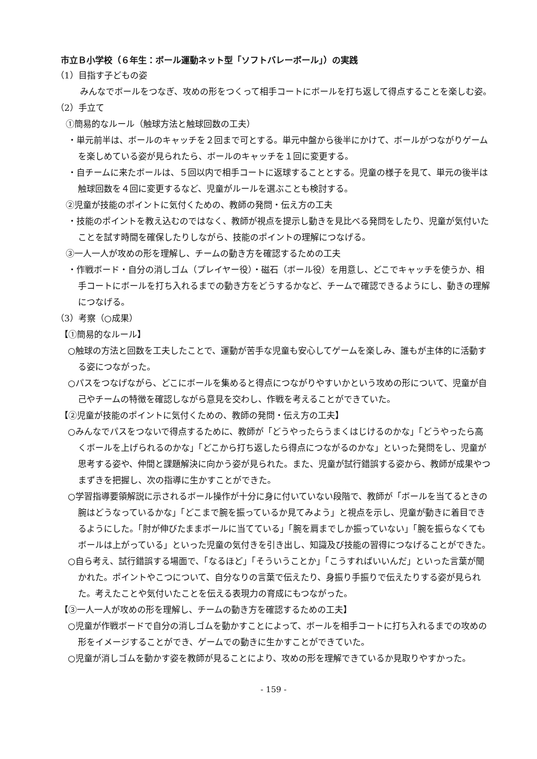市立Ｂ小学校（６年生：ボール運動ネット型「ソフトバレーボール」）の実践
（1）目指す子どもの姿
みんなでボールをつなぎ、攻めの形をつくって相手コートにボールを打ち返して得点することを楽しむ姿。
（2）手立て
①簡易的なルール（触球方法と触球回数の工夫）
・単元前半は、ボールのキャッチを２回まで可とする。単元中盤から後半にかけて、ボールがつながりゲームを楽しめている姿が見られたら、ボールのキャッチを１回に変更する。
・自チームに来たボールは、５回以内で相手コートに返球することとする。児童の様子を見て、単元の後半は触球回数を４回に変更するなど、児童がルールを選ぶことも検討する。
②児童が技能のポイントに気付くための、教師の発問・伝え方の工夫
・技能のポイントを教え込むのではなく、教師が視点を提示し動きを見比べる発問をしたり、児童が気付いたことを試す時間を確保したりしながら、技能のポイントの理解につなげる。
③一人一人が攻めの形を理解し、チームの動き方を確認するための工夫
・作戦ボード・自分の消しゴム（プレイヤー役）・磁石（ボール役）を用意し、どこでキャッチを使うか、相手コートにボールを打ち入れるまでの動き方をどうするかなど、チームで確認できるようにし、動きの理解につなげる。
（3）考察（○成果）
【①簡易的なルール】
○触球の方法と回数を工夫したことで、運動が苦手な児童も安心してゲームを楽しみ、誰もが主体的に活動する姿につながった。
○パスをつなげながら、どこにボールを集めると得点につながりやすいかという攻めの形について、児童が自己やチームの特徴を確認しながら意見を交わし、作戦を考えることができていた。
【②児童が技能のポイントに気付くための、教師の発問・伝え方の工夫】
○みんなでパスをつないで得点するために、教師が「どうやったらうまくはじけるのかな」「どうやったら高くボールを上げられるのかな」「どこから打ち返したら得点につながるのかな」といった発問をし、児童が思考する姿や、仲間と課題解決に向かう姿が見られた。また、児童が試行錯誤する姿から、教師が成果やつまずきを把握し、次の指導に生かすことができた。
○学習指導要領解説に示されるボール操作が十分に身に付いていない段階で、教師が「ボールを当てるときの腕はどうなっているかな」「どこまで腕を振っているか見てみよう」と視点を示し、児童が動きに着目できるようにした。「肘が伸びたままボールに当てている」「腕を肩までしか振っていない」「腕を振らなくてもボールは上がっている」といった児童の気付きを引き出し、知識及び技能の習得につなげることができた。
○自ら考え、試行錯誤する場面で、「なるほど」「そういうことか」「こうすればいいんだ」といった言葉が聞かれた。ポイントやこつについて、自分なりの言葉で伝えたり、身振り手振りで伝えたりする姿が見られた。考えたことや気付いたことを伝える表現力の育成にもつながった。
【③一人一人が攻めの形を理解し、チームの動き方を確認するための工夫】
○児童が作戦ボードで自分の消しゴムを動かすことによって、ボールを相手コートに打ち入れるまでの攻めの形をイメージすることができ、ゲームでの動きに生かすことができていた。
○児童が消しゴムを動かす姿を教師が見ることにより、攻めの形を理解できているか見取りやすかった。
- 159 -